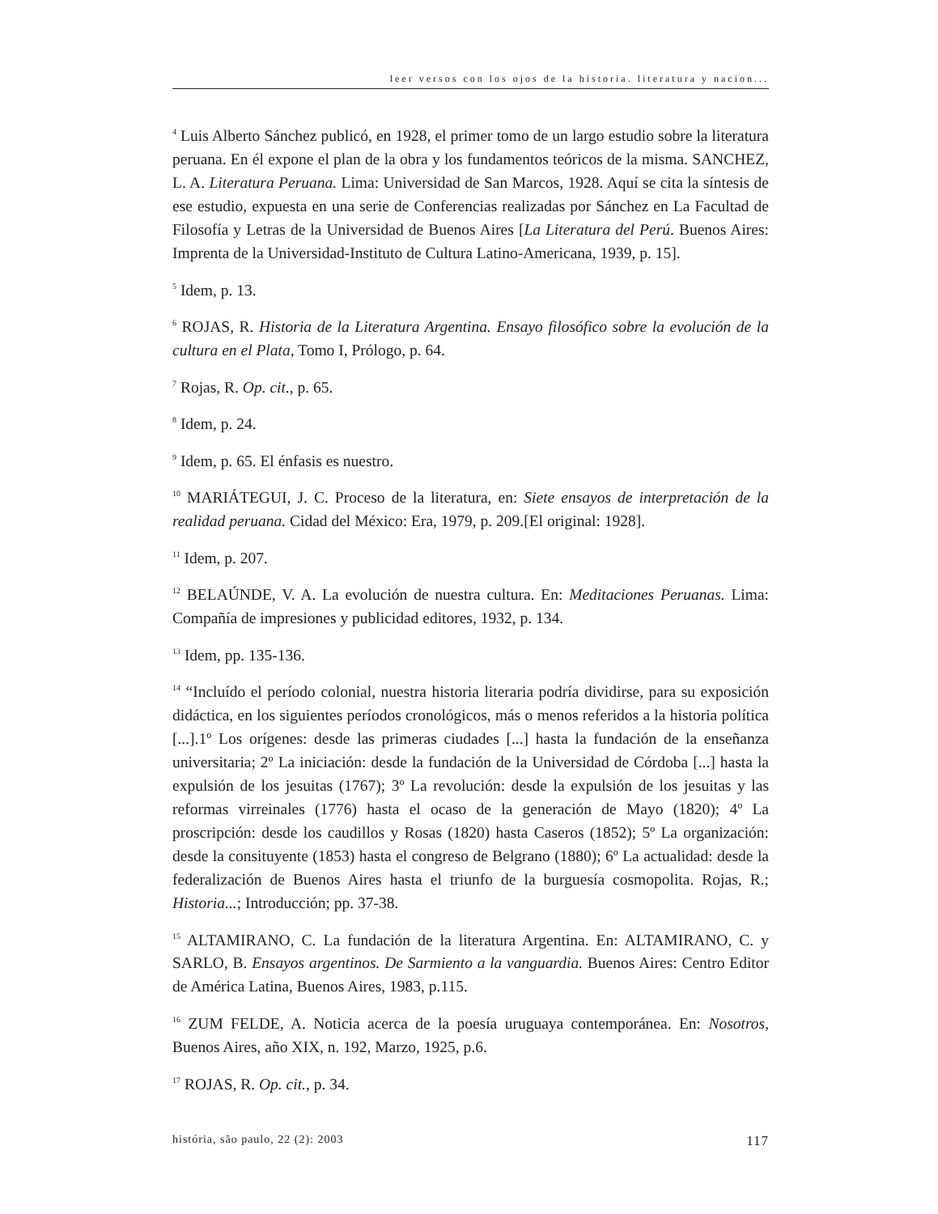leer versos con los ojos de la historia. literatura y nacion...
<sup>4</sup> Luis Alberto Sánchez publicó, en 1928, el primer tomo de un largo estudio sobre la literatura peruana. En él expone el plan de la obra y los fundamentos teóricos de la misma. SANCHEZ, L. A. Literatura Peruana. Lima: Universidad de San Marcos, 1928. Aquí se cita la síntesis de ese estudio, expuesta en una serie de Conferencias realizadas por Sánchez en La Facultad de Filosofía y Letras de la Universidad de Buenos Aires [La Literatura del Perú. Buenos Aires: Imprenta de la Universidad-Instituto de Cultura Latino-Americana, 1939, p. 15].
<sup>5</sup> Idem, p. 13.
<sup>6</sup> ROJAS, R. Historia de la Literatura Argentina. Ensayo filosófico sobre la evolución de la cultura en el Plata, Tomo I, Prólogo, p. 64.
<sup>7</sup> Rojas, R. Op. cit., p. 65.
<sup>8</sup> Idem, p. 24.
<sup>9</sup> Idem, p. 65. El énfasis es nuestro.
<sup>10</sup> MARIÁTEGUI, J. C. Proceso de la literatura, en: Siete ensayos de interpretación de la realidad peruana. Cidad del México: Era, 1979, p. 209.[El original: 1928].
<sup>11</sup> Idem, p. 207.
<sup>12</sup> BELAÚNDE, V. A. La evolución de nuestra cultura. En: Meditaciones Peruanas. Lima: Compañía de impresiones y publicidad editores, 1932, p. 134.
<sup>13</sup> Idem, pp. 135-136.
<sup>14</sup> “Incluído el período colonial, nuestra historia literaria podría dividirse, para su exposición didáctica, en los siguientes períodos cronológicos, más o menos referidos a la historia política [...].1º Los orígenes: desde las primeras ciudades [...] hasta la fundación de la enseñanza universitaria; 2º La iniciación: desde la fundación de la Universidad de Córdoba [...] hasta la expulsión de los jesuitas (1767); 3º La revolución: desde la expulsión de los jesuitas y las reformas virreinales (1776) hasta el ocaso de la generación de Mayo (1820); 4º La proscripción: desde los caudillos y Rosas (1820) hasta Caseros (1852); 5º La organización: desde la consituyente (1853) hasta el congreso de Belgrano (1880); 6º La actualidad: desde la federalización de Buenos Aires hasta el triunfo de la burguesía cosmopolita. Rojas, R.; Historia...; Introducción; pp. 37-38.
<sup>15</sup> ALTAMIRANO, C. La fundación de la literatura Argentina. En: ALTAMIRANO, C. y SARLO, B. Ensayos argentinos. De Sarmiento a la vanguardia. Buenos Aires: Centro Editor de América Latina, Buenos Aires, 1983, p.115.
<sup>16</sup> ZUM FELDE, A. Noticia acerca de la poesía uruguaya contemporánea. En: Nosotros, Buenos Aires, año XIX, n. 192, Marzo, 1925, p.6.
<sup>17</sup> ROJAS, R. Op. cit., p. 34.
história, são paulo, 22 (2): 2003 117